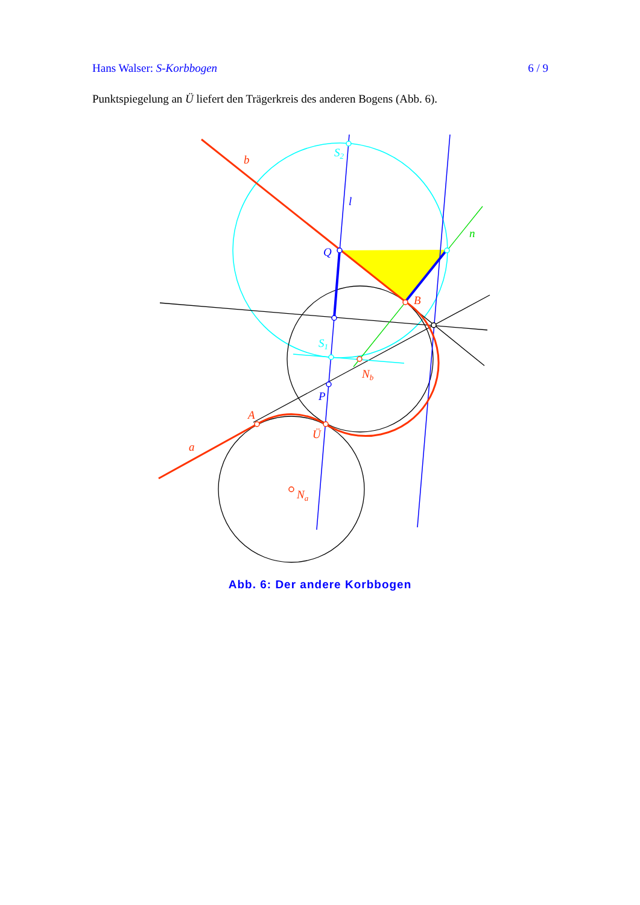Hans Walser: S-Korbbogen 6 / 9
Punktspiegelung an Ü liefert den Trägerkreis des anderen Bogens (Abb. 6).
b
S2
l
n
Q
B
S1
Nb
P
A
Ü
a
Na
Abb. 6: Der andere Korbbogen